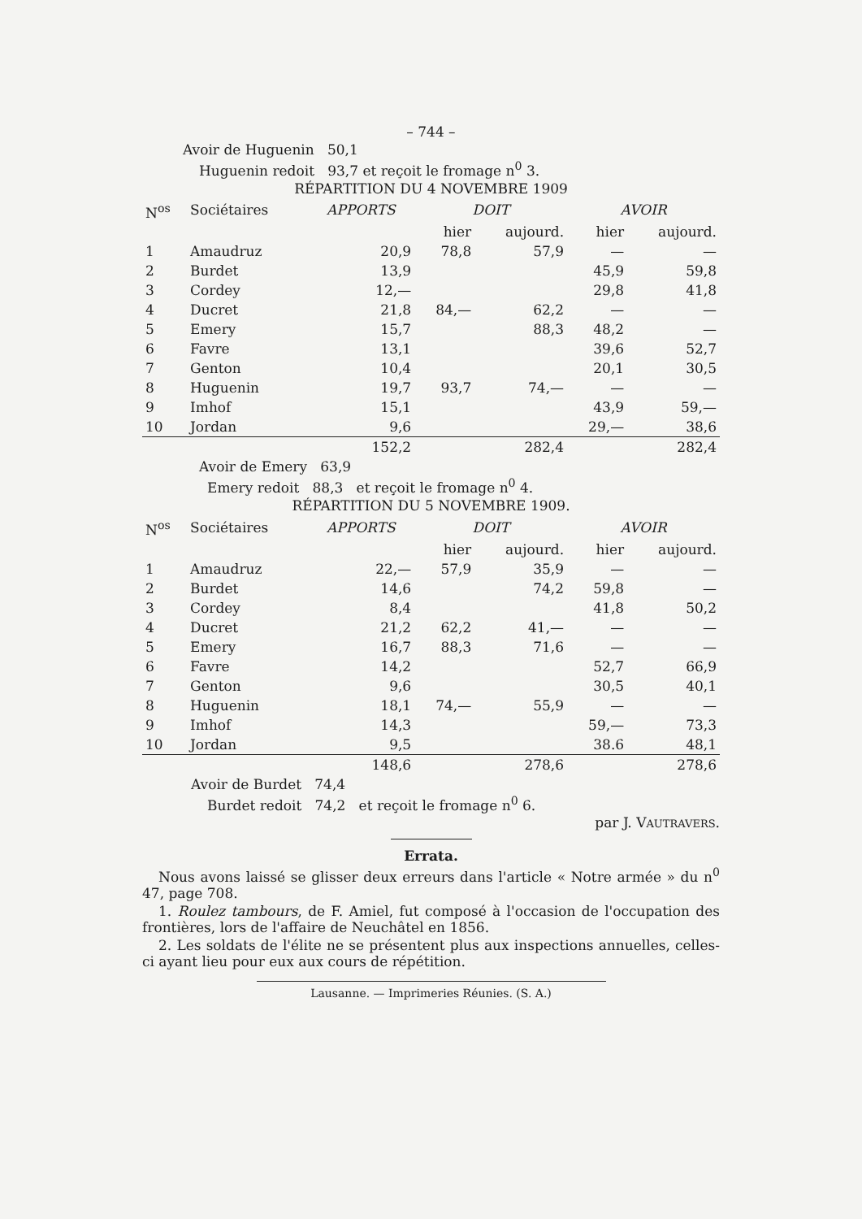– 744 –
Avoir de Huguenin 50,1
Huguenin redoit 93,7 et reçoit le fromage n<sup>0</sup> 3.
RÉPARTITION DU 4 NOVEMBRE 1909
| N<sup>os</sup> | Sociétaires | APPORTS | DOIT | | AVOIR | |
| | | | hier | aujourd. | hier | aujourd. |
| 1 | Amaudruz | 20,9 | 78,8 | 57,9 | — | — |
| 2 | Burdet | 13,9 | | | 45,9 | 59,8 |
| 3 | Cordey | 12,— | | | 29,8 | 41,8 |
| 4 | Ducret | 21,8 | 84,— | 62,2 | — | — |
| 5 | Emery | 15,7 | | 88,3 | 48,2 | — |
| 6 | Favre | 13,1 | | | 39,6 | 52,7 |
| 7 | Genton | 10,4 | | | 20,1 | 30,5 |
| 8 | Huguenin | 19,7 | 93,7 | 74,— | — | — |
| 9 | Imhof | 15,1 | | | 43,9 | 59,— |
| 10 | Jordan | 9,6 | | | 29,— | 38,6 |
| | | 152,2 | | 282,4 | | 282,4 |
Avoir de Emery 63,9
Emery redoit 88,3 et reçoit le fromage n<sup>0</sup> 4.
RÉPARTITION DU 5 NOVEMBRE 1909.
| N<sup>os</sup> | Sociétaires | APPORTS | DOIT | | AVOIR | |
| | | | hier | aujourd. | hier | aujourd. |
| 1 | Amaudruz | 22,— | 57,9 | 35,9 | — | — |
| 2 | Burdet | 14,6 | | 74,2 | 59,8 | — |
| 3 | Cordey | 8,4 | | | 41,8 | 50,2 |
| 4 | Ducret | 21,2 | 62,2 | 41,— | — | — |
| 5 | Emery | 16,7 | 88,3 | 71,6 | — | — |
| 6 | Favre | 14,2 | | | 52,7 | 66,9 |
| 7 | Genton | 9,6 | | | 30,5 | 40,1 |
| 8 | Huguenin | 18,1 | 74,— | 55,9 | — | — |
| 9 | Imhof | 14,3 | | | 59,— | 73,3 |
| 10 | Jordan | 9,5 | | | 38.6 | 48,1 |
| | | 148,6 | | 278,6 | | 278,6 |
Avoir de Burdet 74,4
Burdet redoit 74,2 et reçoit le fromage n<sup>0</sup> 6.
par J. VAUTRAVERS.
Errata.
Nous avons laissé se glisser deux erreurs dans l'article « Notre armée » du n<sup>0</sup> 47, page 708.
1. Roulez tambours, de F. Amiel, fut composé à l'occasion de l'occupation des frontières, lors de l'affaire de Neuchâtel en 1856.
2. Les soldats de l'élite ne se présentent plus aux inspections annuelles, celles-ci ayant lieu pour eux aux cours de répétition.
Lausanne. — Imprimeries Réunies. (S. A.)